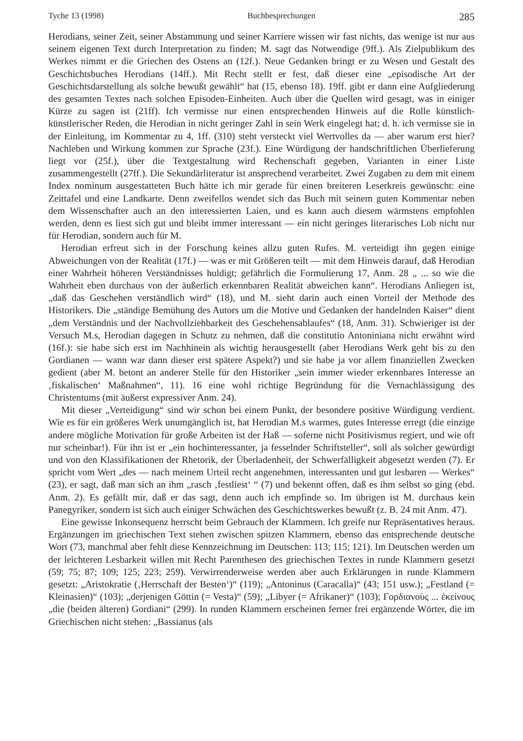Tyche 13 (1998) Buchbesprechungen 285
Herodians, seiner Zeit, seiner Abstammung und seiner Karriere wissen wir fast nichts, das wenige ist nur aus seinem eigenen Text durch Interpretation zu finden; M. sagt das Notwendige (9ff.). Als Zielpublikum des Werkes nimmt er die Griechen des Ostens an (12f.). Neue Gedanken bringt er zu Wesen und Gestalt des Geschichtsbuches Herodians (14ff.). Mit Recht stellt er fest, daß dieser eine „episodische Art der Geschichtsdarstellung als solche bewußt gewählt“ hat (15, ebenso 18). 19ff. gibt er dann eine Aufgliederung des gesamten Textes nach solchen Episoden-Einheiten. Auch über die Quellen wird gesagt, was in einiger Kürze zu sagen ist (21ff). Ich vermisse nur einen entsprechenden Hinweis auf die Rolle künstlich-künstlerischer Reden, die Herodian in nicht geringer Zahl in sein Werk eingelegt hat; d. h. ich vermisse sie in der Einleitung, im Kommentar zu 4, 1ff. (310) steht versteckt viel Wertvolles da — aber warum erst hier? Nachleben und Wirkung kommen zur Sprache (23f.). Eine Würdigung der handschriftlichen Überlieferung liegt vor (25f.), über die Textgestaltung wird Rechenschaft gegeben, Varianten in einer Liste zusammengestellt (27ff.). Die Sekundärliteratur ist ansprechend verarbeitet. Zwei Zugaben zu dem mit einem Index nominum ausgestatteten Buch hätte ich mir gerade für einen breiteren Leserkreis gewünscht: eine Zeittafel und eine Landkarte. Denn zweifellos wendet sich das Buch mit seinem guten Kommentar neben dem Wissenschafter auch an den interessierten Laien, und es kann auch diesem wärmstens empfohlen werden, denn es liest sich gut und bleibt immer interessant — ein nicht geringes literarisches Lob nicht nur für Herodian, sondern auch für M.
Herodian erfreut sich in der Forschung keines allzu guten Rufes. M. verteidigt ihn gegen einige Abweichungen von der Realität (17f.) — was er mit Größeren teilt — mit dem Hinweis darauf, daß Herodian einer Wahrheit höheren Verständnisses huldigt; gefährlich die Formulierung 17, Anm. 28 „ ... so wie die Wahrheit eben durchaus von der äußerlich erkennbaren Realität abweichen kann“. Herodians Anliegen ist, „daß das Geschehen verständlich wird“ (18), und M. sieht darin auch einen Vorteil der Methode des Historikers. Die „ständige Bemühung des Autors um die Motive und Gedanken der handelnden Kaiser“ dient „dem Verständnis und der Nachvollziehbarkeit des Geschehensablaufes“ (18, Anm. 31). Schwieriger ist der Versuch M.s, Herodian dagegen in Schutz zu nehmen, daß die constitutio Antoniniana nicht erwähnt wird (16f.): sie habe sich erst im Nachhinein als wichtig herausgestellt (aber Herodians Werk geht bis zu den Gordianen — wann war dann dieser erst spätere Aspekt?) und sie habe ja vor allem finanziellen Zwecken gedient (aber M. betont an anderer Stelle für den Historiker „sein immer wieder erkennbares Interesse an ‚fiskalischen‘ Maßnahmen“, 11). 16 eine wohl richtige Begründung für die Vernachlässigung des Christentums (mit äußerst expressiver Anm. 24).
Mit dieser „Verteidigung“ sind wir schon bei einem Punkt, der besondere positive Würdigung verdient. Wie es für ein größeres Werk unumgänglich ist, hat Herodian M.s warmes, gutes Interesse erregt (die einzige andere mögliche Motivation für große Arbeiten ist der Haß — soferne nicht Positivismus regiert, und wie oft nur scheinbar!). Für ihn ist er „ein hochinteressanter, ja fesselnder Schriftsteller“, soll als solcher gewürdigt und von den Klassifikationen der Rhetorik, der Überladenheit, der Schwerfälligkeit abgesetzt werden (7). Er spricht vom Wert „des — nach meinem Urteil recht angenehmen, interessanten und gut lesbaren — Werkes“ (23), er sagt, daß man sich an ihm „rasch ‚festliest‘ “ (7) und bekennt offen, daß es ihm selbst so ging (ebd. Anm. 2). Es gefällt mir, daß er das sagt, denn auch ich empfinde so. Im übrigen ist M. durchaus kein Panegyriker, sondern ist sich auch einiger Schwächen des Geschichtswerkes bewußt (z. B. 24 mit Anm. 47).
Eine gewisse Inkonsequenz herrscht beim Gebrauch der Klammern. Ich greife nur Repräsentatives heraus. Ergänzungen im griechischen Text stehen zwischen spitzen Klammern, ebenso das entsprechende deutsche Wort (73, manchmal aber fehlt diese Kennzeichnung im Deutschen: 113; 115; 121). Im Deutschen werden um der leichteren Lesbarkeit willen mit Recht Parenthesen des griechischen Textes in runde Klammern gesetzt (59; 75; 87; 109; 125; 223; 259). Verwirrenderweise werden aber auch Erklärungen in runde Klammern gesetzt: „Aristokratie (‚Herrschaft der Besten‘)“ (119); „Antoninus (Caracalla)“ (43; 151 usw.); „Festland (= Kleinasien)“ (103); „derjenigen Göttin (= Vesta)“ (59); „Libyer (= Afrikaner)“ (103); Γορδιανοὺς ... ἐκείνους „die (beiden älteren) Gordiani“ (299). In runden Klammern erscheinen ferner frei ergänzende Wörter, die im Griechischen nicht stehen: „Bassianus (als